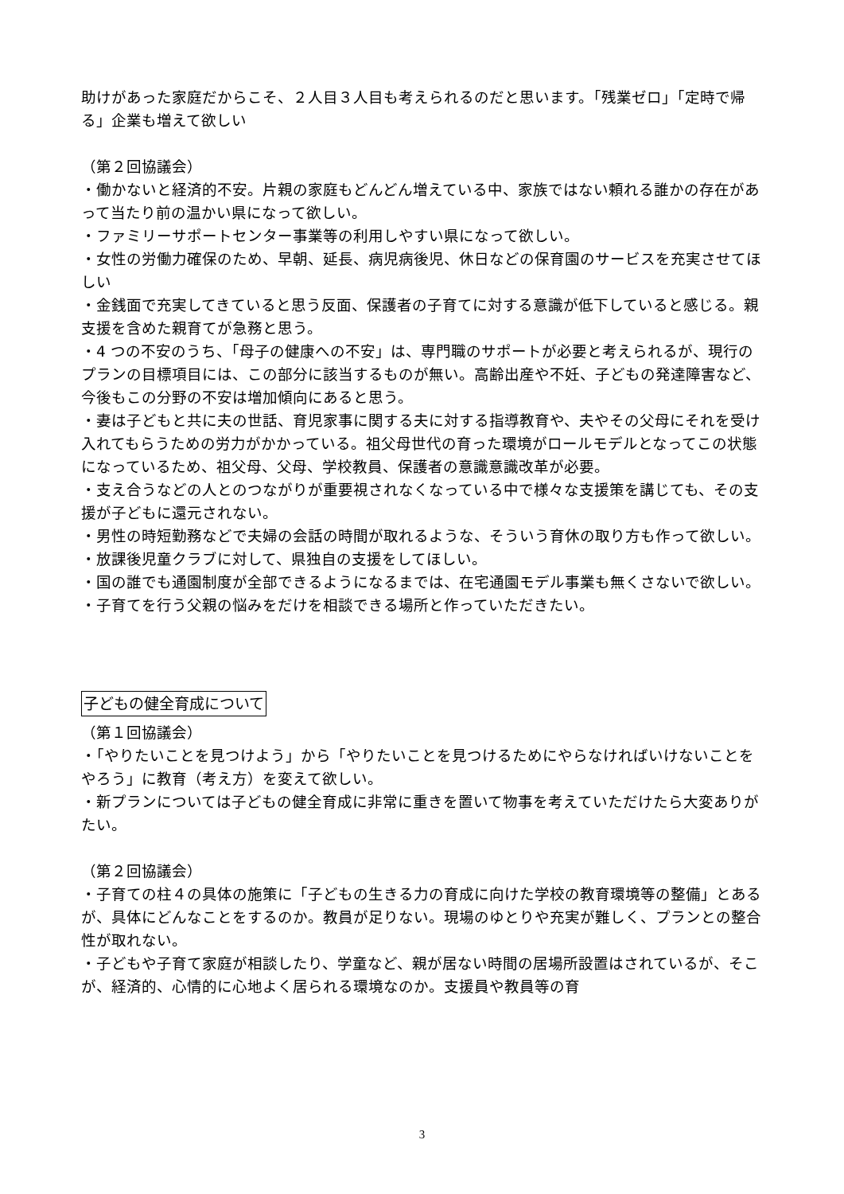助けがあった家庭だからこそ、２人目３人目も考えられるのだと思います。「残業ゼロ」「定時で帰る」企業も増えて欲しい
（第２回協議会）
・働かないと経済的不安。片親の家庭もどんどん増えている中、家族ではない頼れる誰かの存在があって当たり前の温かい県になって欲しい。
・ファミリーサポートセンター事業等の利用しやすい県になって欲しい。
・女性の労働力確保のため、早朝、延長、病児病後児、休日などの保育園のサービスを充実させてほしい
・金銭面で充実してきていると思う反面、保護者の子育てに対する意識が低下していると感じる。親支援を含めた親育てが急務と思う。
・4 つの不安のうち、「母子の健康への不安」は、専門職のサポートが必要と考えられるが、現行のプランの目標項目には、この部分に該当するものが無い。高齢出産や不妊、子どもの発達障害など、今後もこの分野の不安は増加傾向にあると思う。
・妻は子どもと共に夫の世話、育児家事に関する夫に対する指導教育や、夫やその父母にそれを受け入れてもらうための労力がかかっている。祖父母世代の育った環境がロールモデルとなってこの状態になっているため、祖父母、父母、学校教員、保護者の意識意識改革が必要。
・支え合うなどの人とのつながりが重要視されなくなっている中で様々な支援策を講じても、その支援が子どもに還元されない。
・男性の時短勤務などで夫婦の会話の時間が取れるような、そういう育休の取り方も作って欲しい。
・放課後児童クラブに対して、県独自の支援をしてほしい。
・国の誰でも通園制度が全部できるようになるまでは、在宅通園モデル事業も無くさないで欲しい。
・子育てを行う父親の悩みをだけを相談できる場所と作っていただきたい。
子どもの健全育成について
（第１回協議会）
・「やりたいことを見つけよう」から「やりたいことを見つけるためにやらなければいけないことをやろう」に教育（考え方）を変えて欲しい。
・新プランについては子どもの健全育成に非常に重きを置いて物事を考えていただけたら大変ありがたい。
（第２回協議会）
・子育ての柱４の具体の施策に「子どもの生きる力の育成に向けた学校の教育環境等の整備」とあるが、具体にどんなことをするのか。教員が足りない。現場のゆとりや充実が難しく、プランとの整合性が取れない。
・子どもや子育て家庭が相談したり、学童など、親が居ない時間の居場所設置はされているが、そこが、経済的、心情的に心地よく居られる環境なのか。支援員や教員等の育
3